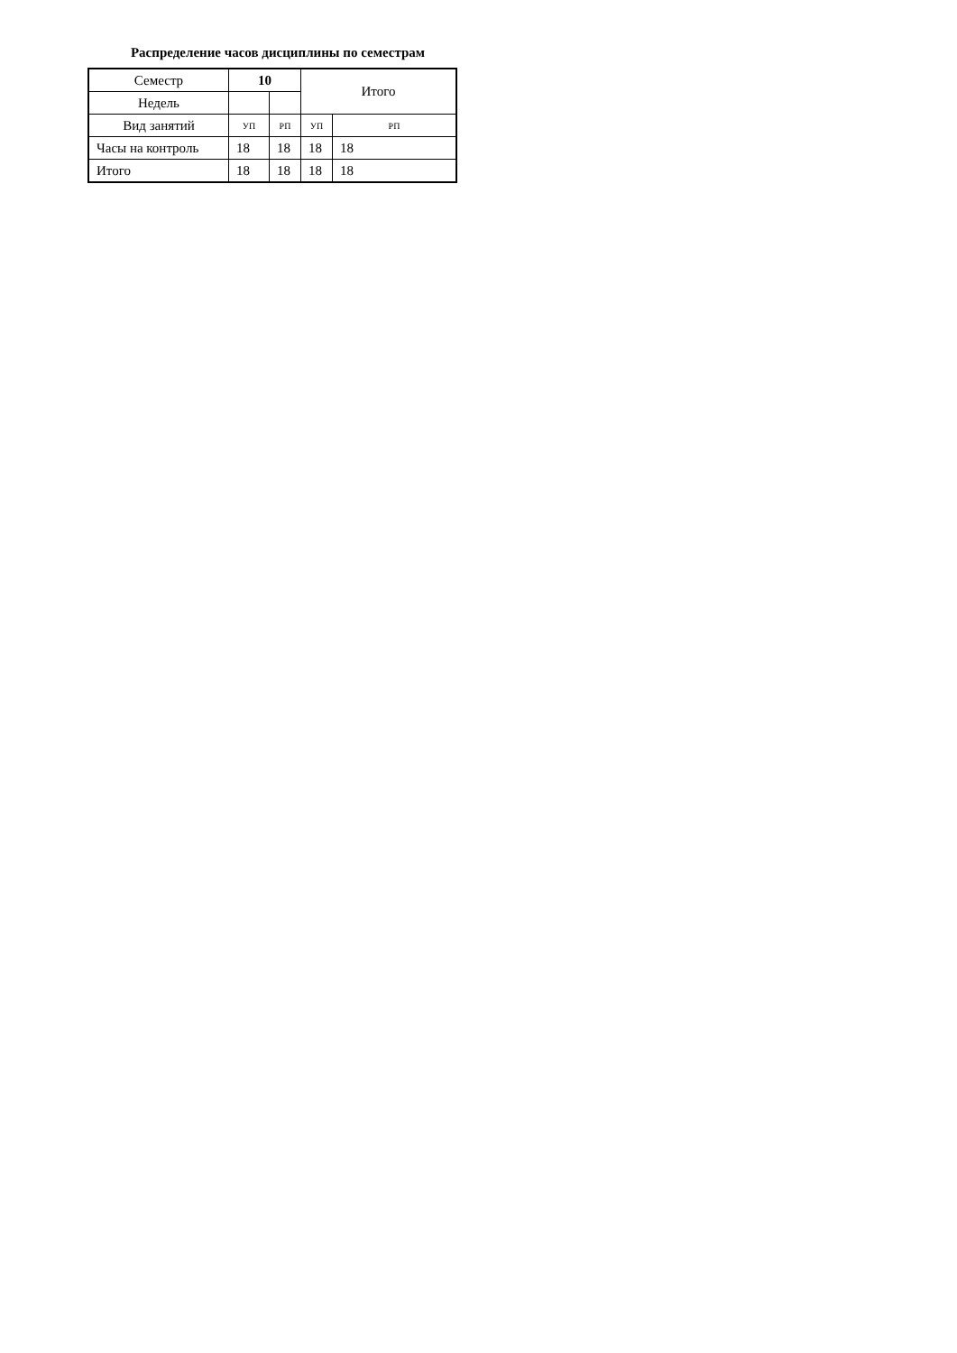Распределение часов дисциплины по семестрам
| Семестр | 10 | | Итого | |
| Недель | | | | |
| Вид занятий | УП | РП | УП | РП |
| Часы на контроль | 18 | 18 | 18 | 18 |
| Итого | 18 | 18 | 18 | 18 |